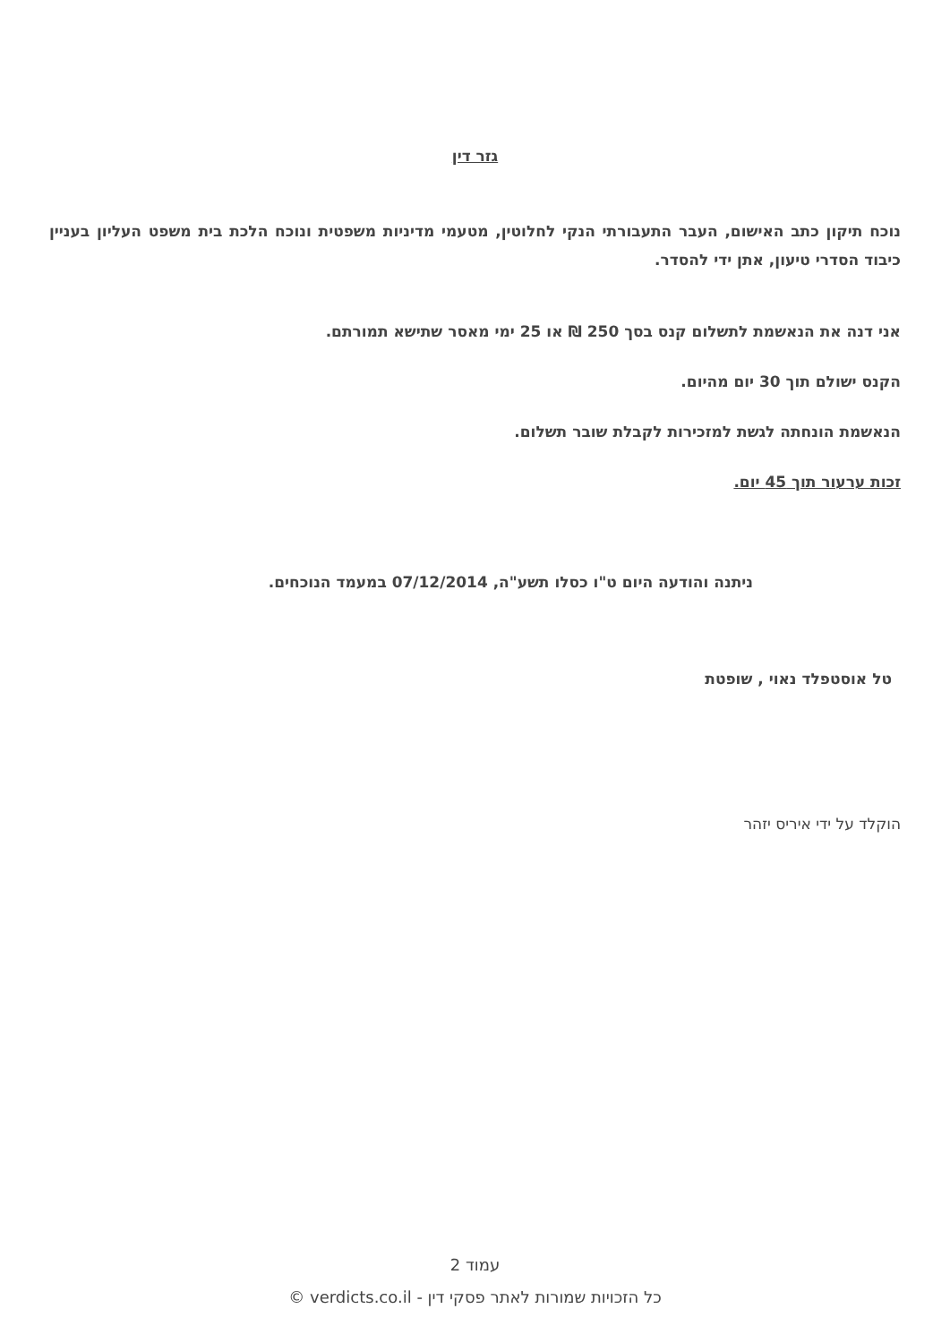גזר דין
נוכח תיקון כתב האישום, העבר התעבורתי הנקי לחלוטין, מטעמי מדיניות משפטית ונוכח הלכת בית משפט העליון בעניין כיבוד הסדרי טיעון, אתן ידי להסדר.
אני דנה את הנאשמת לתשלום קנס בסך 250 ₪ או 25 ימי מאסר שתישא תמורתם.
הקנס ישולם תוך 30 יום מהיום.
הנאשמת הונחתה לגשת למזכירות לקבלת שובר תשלום.
זכות ערעור תוך 45 יום.
ניתנה והודעה היום ט"ו כסלו תשע"ה, 07/12/2014 במעמד הנוכחים.
טל אוסטפלד נאוי , שופטת
הוקלד על ידי איריס יזהר
עמוד 2
כל הזכויות שמורות לאתר פסקי דין - verdicts.co.il ©